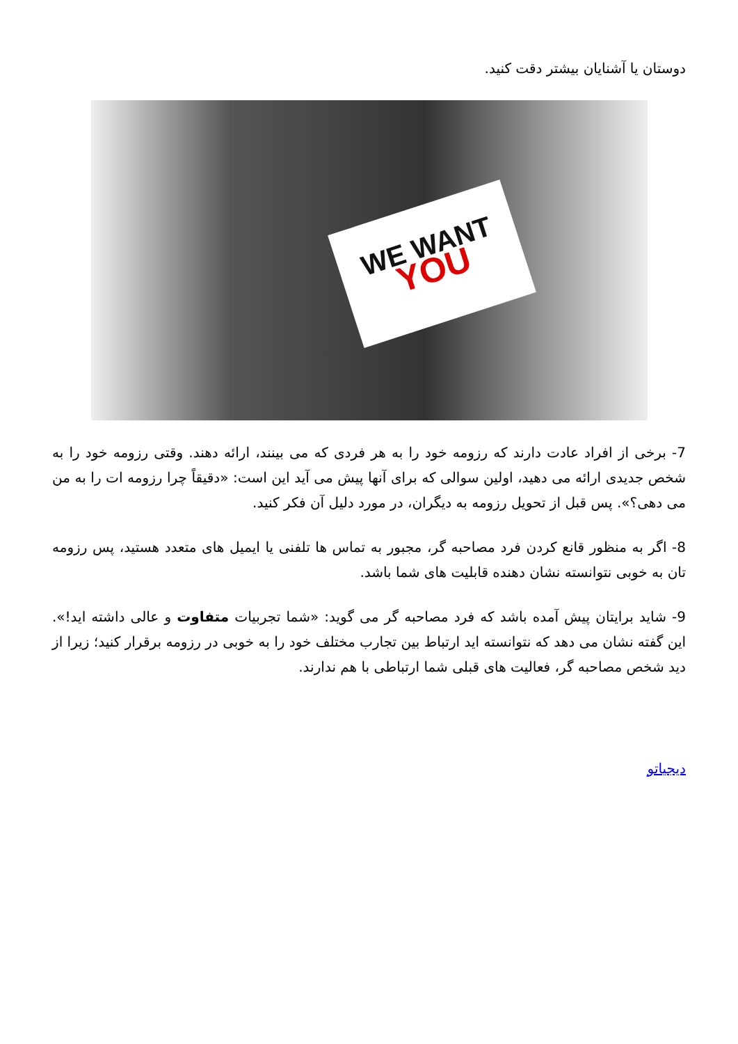دوستان یا آشنایان بیشتر دقت کنید.
WE WANT
YOU
7- برخی از افراد عادت دارند که رزومه خود را به هر فردی که می بینند، ارائه دهند. وقتی رزومه خود را به شخص جدیدی ارائه می دهید، اولین سوالی که برای آنها پیش می آید این است: «دقیقاً چرا رزومه ات را به من می دهی؟». پس قبل از تحویل رزومه به دیگران، در مورد دلیل آن فکر کنید.
8- اگر به منظور قانع کردن فرد مصاحبه گر، مجبور به تماس ها تلفنی یا ایمیل های متعدد هستید، پس رزومه تان به خوبی نتوانسته نشان دهنده قابلیت های شما باشد.
9- شاید برایتان پیش آمده باشد که فرد مصاحبه گر می گوید: «شما تجربیات متفاوت و عالی داشته اید!». این گفته نشان می دهد که نتوانسته اید ارتباط بین تجارب مختلف خود را به خوبی در رزومه برقرار کنید؛ زیرا از دید شخص مصاحبه گر، فعالیت های قبلی شما ارتباطی با هم ندارند.
دیجیاتو